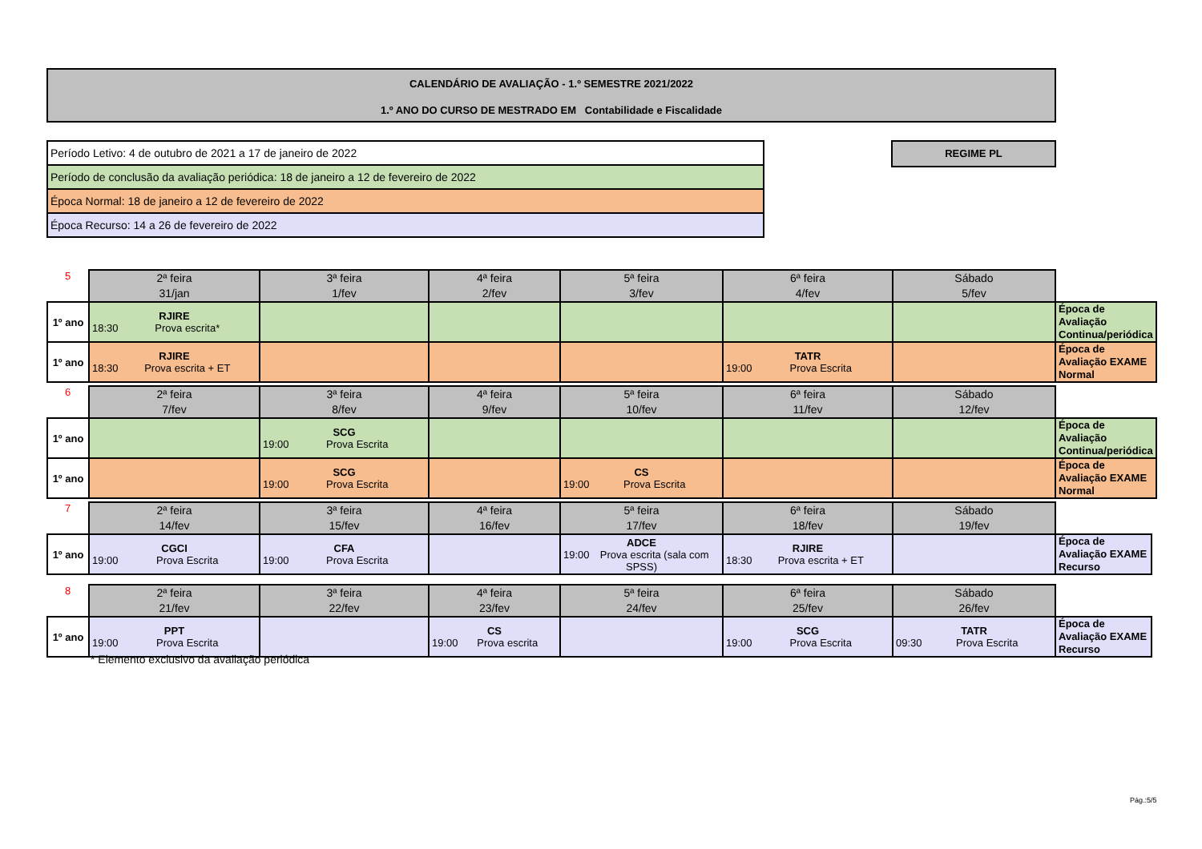CALENDÁRIO DE AVALIAÇÃO - 1.º SEMESTRE 2021/2022
1.º ANO DO CURSO DE MESTRADO EM Contabilidade e Fiscalidade
| Período Letivo: 4 de outubro de 2021 a 17 de janeiro de 2022 |
| Período de conclusão da avaliação periódica: 18 de janeiro a 12 de fevereiro de 2022 |
| Época Normal: 18 de janeiro a 12 de fevereiro de 2022 |
| Época Recurso: 14 a 26 de fevereiro de 2022 |
REGIME PL
| 5 | 2ª feira 31/jan | 3ª feira 1/fev | 4ª feira 2/fev | 5ª feira 3/fev | 6ª feira 4/fev | Sábado 5/fev | |
| 1º ano | RJIRE 18:30 Prova escrita* | | | | | | Época de Avaliação Continua/periódica |
| 1º ano | RJIRE 18:30 Prova escrita + ET | | | | TATR 19:00 Prova Escrita | | Época de Avaliação EXAME Normal |
| 6 | 2ª feira 7/fev | 3ª feira 8/fev | 4ª feira 9/fev | 5ª feira 10/fev | 6ª feira 11/fev | Sábado 12/fev | |
| 1º ano | | SCG 19:00 Prova Escrita | | | | | Época de Avaliação Continua/periódica |
| 1º ano | | SCG 19:00 Prova Escrita | | CS 19:00 Prova Escrita | | | Época de Avaliação EXAME Normal |
| 7 | 2ª feira 14/fev | 3ª feira 15/fev | 4ª feira 16/fev | 5ª feira 17/fev | 6ª feira 18/fev | Sábado 19/fev | |
| 1º ano | CGCI 19:00 Prova Escrita | CFA 19:00 Prova Escrita | | ADCE 19:00 Prova escrita (sala com SPSS) | RJIRE 18:30 Prova escrita + ET | | Época de Avaliação EXAME Recurso |
| 8 | 2ª feira 21/fev | 3ª feira 22/fev | 4ª feira 23/fev | 5ª feira 24/fev | 6ª feira 25/fev | Sábado 26/fev | |
| 1º ano | PPT 19:00 Prova Escrita | | CS 19:00 Prova escrita | | SCG 19:00 Prova Escrita | TATR 09:30 Prova Escrita | Época de Avaliação EXAME Recurso |
* Elemento exclusivo da avaliação periódica
Pág.:5/5